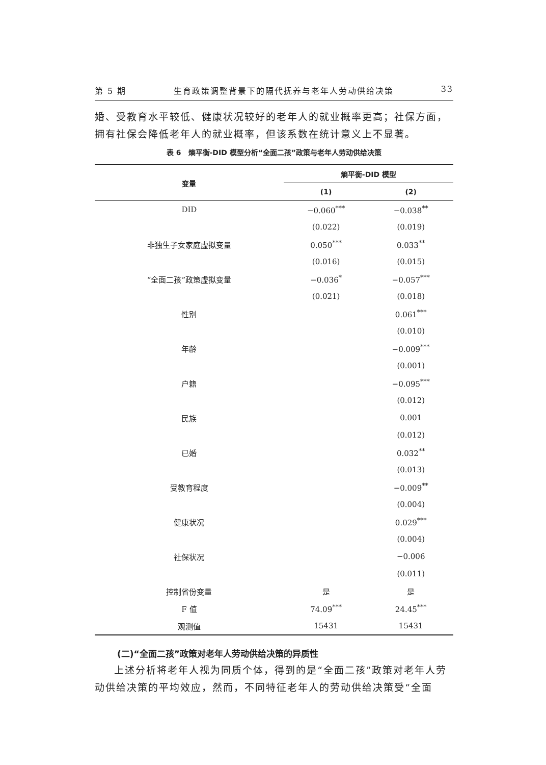第 5 期 生育政策调整背景下的隔代抚养与老年人劳动供给决策 33
婚、受教育水平较低、健康状况较好的老年人的就业概率更高；社保方面，拥有社保会降低老年人的就业概率，但该系数在统计意义上不显著。
表 6　熵平衡-DID 模型分析“全面二孩”政策与老年人劳动供给决策
| 变量 | 熵平衡-DID 模型 | |
| --- | --- | --- |
| | (1) | (2) |
| DID | −0.060<sup>***</sup> | −0.038<sup>**</sup> |
| | (0.022) | (0.019) |
| 非独生子女家庭虚拟变量 | 0.050<sup>***</sup> | 0.033<sup>**</sup> |
| | (0.016) | (0.015) |
| “全面二孩”政策虚拟变量 | −0.036<sup>*</sup> | −0.057<sup>***</sup> |
| | (0.021) | (0.018) |
| 性别 | | 0.061<sup>***</sup> |
| | | (0.010) |
| 年龄 | | −0.009<sup>***</sup> |
| | | (0.001) |
| 户籍 | | −0.095<sup>***</sup> |
| | | (0.012) |
| 民族 | | 0.001 |
| | | (0.012) |
| 已婚 | | 0.032<sup>**</sup> |
| | | (0.013) |
| 受教育程度 | | −0.009<sup>**</sup> |
| | | (0.004) |
| 健康状况 | | 0.029<sup>***</sup> |
| | | (0.004) |
| 社保状况 | | −0.006 |
| | | (0.011) |
| 控制省份变量 | 是 | 是 |
| F 值 | 74.09<sup>***</sup> | 24.45<sup>***</sup> |
| 观测值 | 15431 | 15431 |
(二)“全面二孩”政策对老年人劳动供给决策的异质性
上述分析将老年人视为同质个体，得到的是“全面二孩”政策对老年人劳动供给决策的平均效应，然而，不同特征老年人的劳动供给决策受“全面